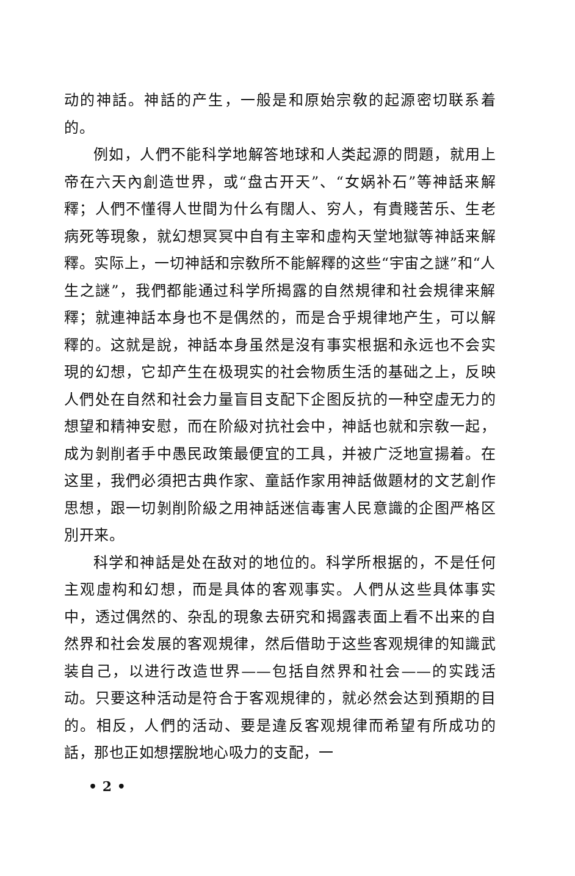动的神話。神話的产生，一般是和原始宗敎的起源密切联系着的。
例如，人們不能科学地解答地球和人类起源的問題，就用上帝在六天內創造世界，或“盘古开天”、“女娲补石”等神話来解釋；人們不懂得人世間为什么有闊人、穷人，有貴賤苦乐、生老病死等現象，就幻想冥冥中自有主宰和虛构天堂地獄等神話来解釋。实际上，一切神話和宗敎所不能解釋的这些“宇宙之謎”和“人生之謎”，我們都能通过科学所揭露的自然規律和社会規律来解釋；就連神話本身也不是偶然的，而是合乎規律地产生，可以解釋的。这就是說，神話本身虽然是沒有事实根据和永远也不会实現的幻想，它却产生在极現实的社会物质生活的基础之上，反映人們处在自然和社会力量盲目支配下企图反抗的一种空虛无力的想望和精神安慰，而在阶級对抗社会中，神話也就和宗敎一起，成为剝削者手中愚民政策最便宜的工具，并被广泛地宣揚着。在这里，我們必須把古典作家、童話作家用神話做題材的文艺創作思想，跟一切剝削阶級之用神話迷信毒害人民意識的企图严格区別开来。
科学和神話是处在敌对的地位的。科学所根据的，不是任何主观虛构和幻想，而是具体的客观事实。人們从这些具体事实中，透过偶然的、杂乱的現象去研究和揭露表面上看不出来的自然界和社会发展的客观規律，然后借助于这些客观規律的知識武装自己，以进行改造世界——包括自然界和社会——的实践活动。只要这种活动是符合于客观規律的，就必然会达到預期的目的。相反，人們的活动、要是違反客观規律而希望有所成功的話，那也正如想摆脫地心吸力的支配，一
• 2 •